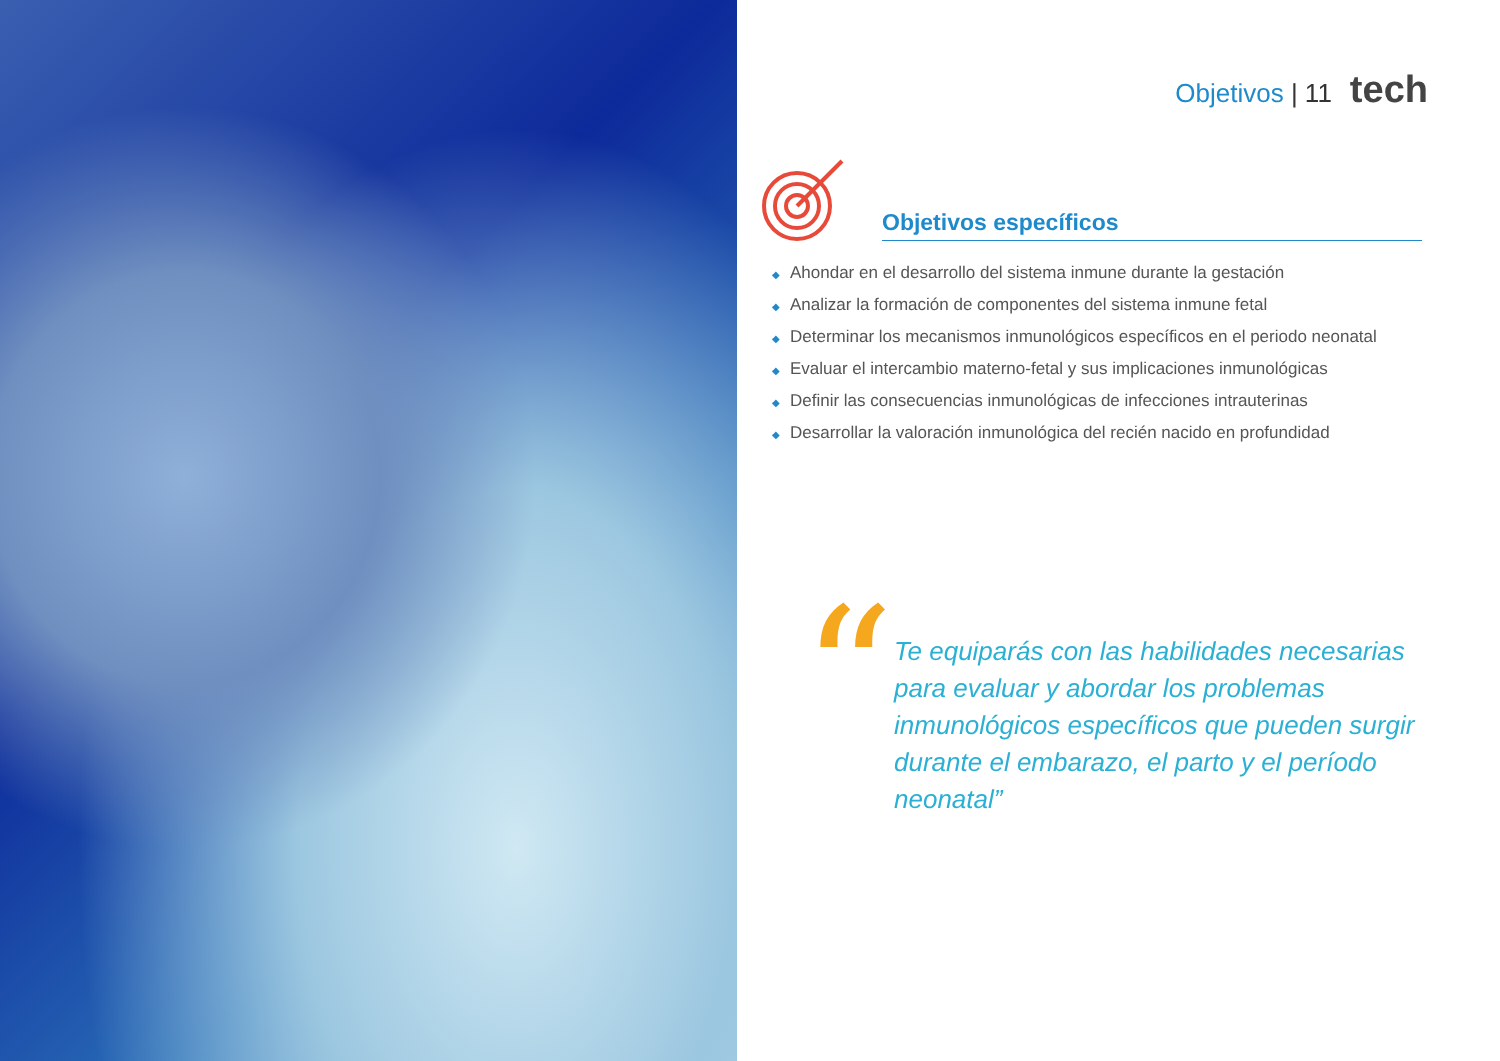Objetivos | 11 tech
Objetivos específicos
◆ Ahondar en el desarrollo del sistema inmune durante la gestación
◆ Analizar la formación de componentes del sistema inmune fetal
◆ Determinar los mecanismos inmunológicos específicos en el periodo neonatal
◆ Evaluar el intercambio materno-fetal y sus implicaciones inmunológicas
◆ Definir las consecuencias inmunológicas de infecciones intrauterinas
◆ Desarrollar la valoración inmunológica del recién nacido en profundidad
“
Te equiparás con las habilidades necesarias para evaluar y abordar los problemas inmunológicos específicos que pueden surgir durante el embarazo, el parto y el período neonatal”